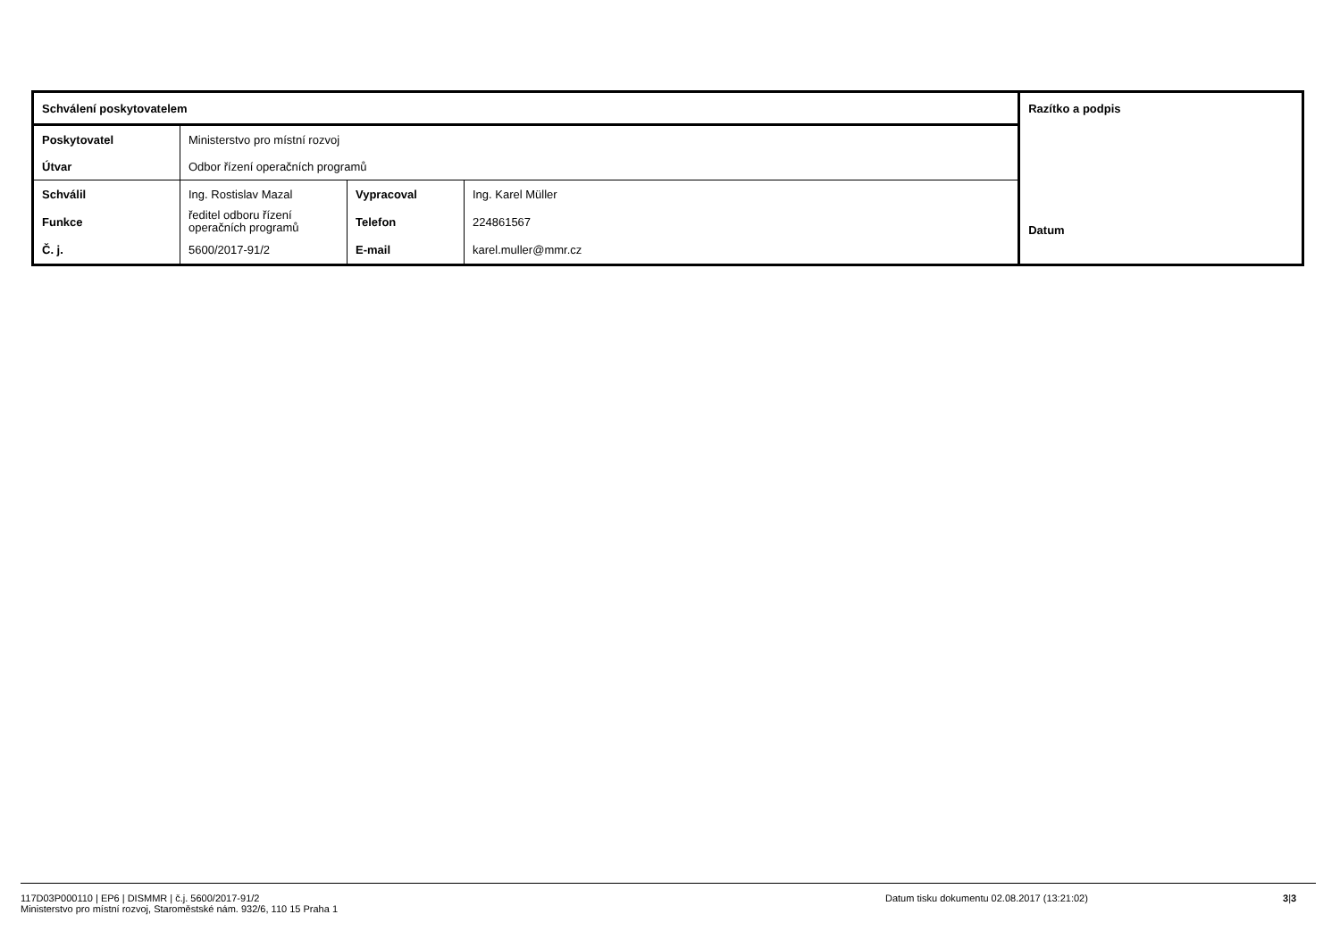| Schválení poskytovatelem | | | | Razítko a podpis Datum |
| Poskytovatel | Ministerstvo pro místní rozvoj | | | |
| Útvar | Odbor řízení operačních programů | | | |
| Schválil | Ing. Rostislav Mazal | Vypracoval | Ing. Karel Müller | |
| Funkce | ředitel odboru řízení operačních programů | Telefon | 224861567 | |
| Č. j. | 5600/2017-91/2 | E-mail | karel.muller@mmr.cz | |
117D03P000110 | EP6 | DISMMR | č.j. 5600/2017-91/2
Ministerstvo pro místní rozvoj, Staroměstské nám. 932/6, 110 15 Praha 1
Datum tisku dokumentu 02.08.2017 (13:21:02) 3|3